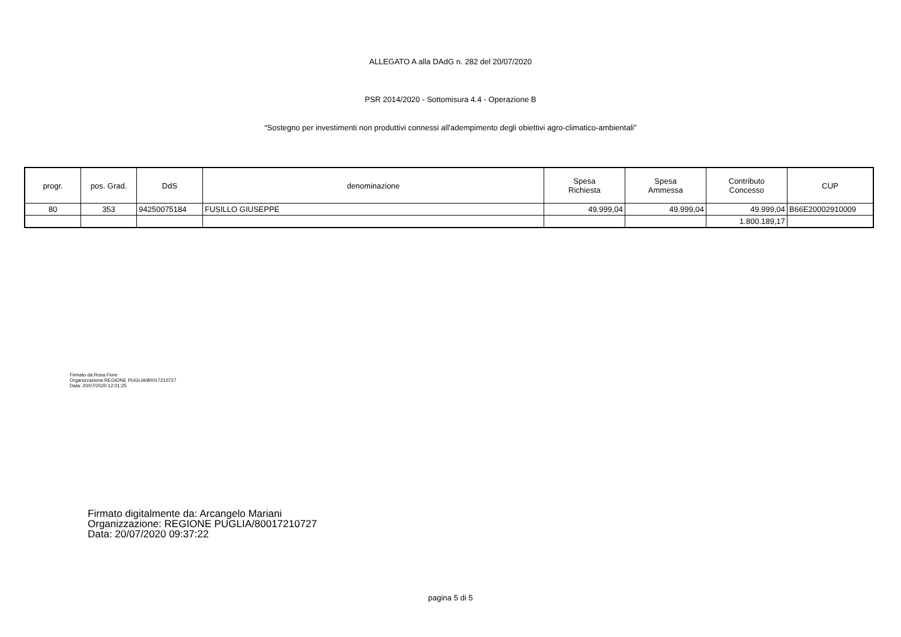ALLEGATO A alla DAdG n. 282 del 20/07/2020
PSR 2014/2020 - Sottomisura 4.4 - Operazione B
“Sostegno per investimenti non produttivi connessi all'adempimento degli obiettivi agro-climatico-ambientali”
| progr. | pos. Grad. | DdS | denominazione | Spesa Richiesta | Spesa Ammessa | Contributo Concesso | CUP |
| --- | --- | --- | --- | --- | --- | --- | --- |
| 80 | 353 | 94250075184 | FUSILLO GIUSEPPE | 49.999,04 | 49.999,04 | 49.999,04 | B66E20002910009 |
| | | | | | | 1.800.189,17 | |
Firmato da:Rosa Fiore
Organizzazione:REGIONE PUGLIA/80017210727
Data: 20/07/2020 12:01:25
Firmato digitalmente da: Arcangelo Mariani
Organizzazione: REGIONE PUGLIA/80017210727
Data: 20/07/2020 09:37:22
pagina 5 di 5